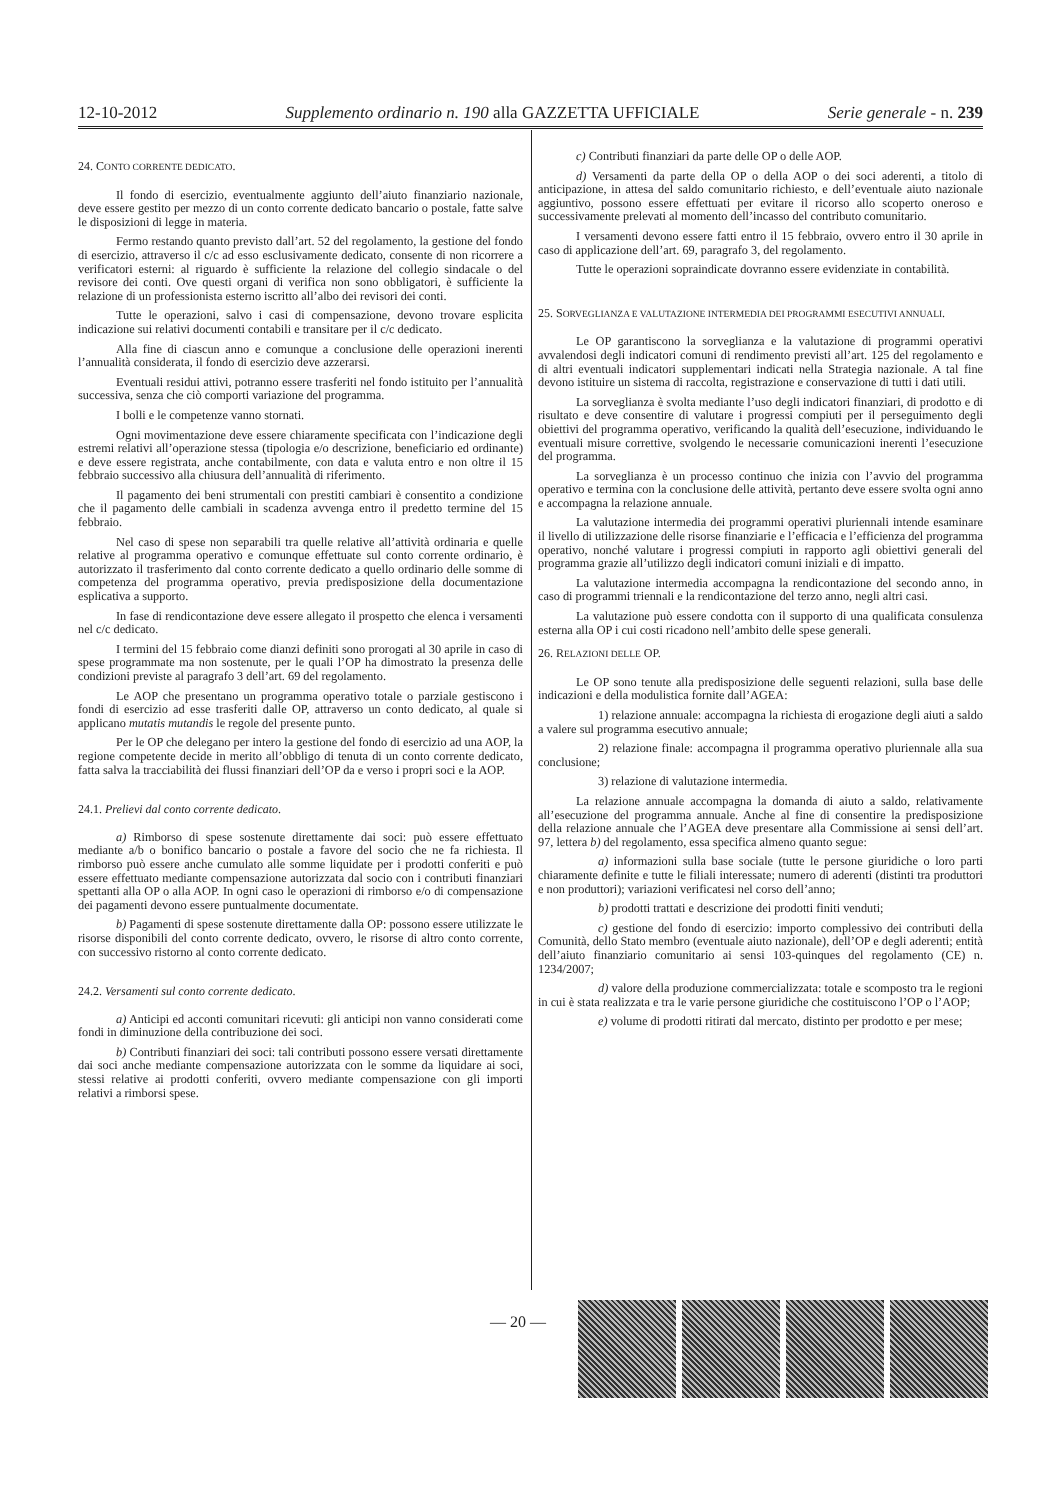12-10-2012 Supplemento ordinario n. 190 alla GAZZETTA UFFICIALE Serie generale - n. 239
24. CONTO CORRENTE DEDICATO.
Il fondo di esercizio, eventualmente aggiunto dell’aiuto finanziario nazionale, deve essere gestito per mezzo di un conto corrente dedicato bancario o postale, fatte salve le disposizioni di legge in materia.
Fermo restando quanto previsto dall’art. 52 del regolamento, la gestione del fondo di esercizio, attraverso il c/c ad esso esclusivamente dedicato, consente di non ricorrere a verificatori esterni: al riguardo è sufficiente la relazione del collegio sindacale o del revisore dei conti. Ove questi organi di verifica non sono obbligatori, è sufficiente la relazione di un professionista esterno iscritto all’albo dei revisori dei conti.
Tutte le operazioni, salvo i casi di compensazione, devono trovare esplicita indicazione sui relativi documenti contabili e transitare per il c/c dedicato.
Alla fine di ciascun anno e comunque a conclusione delle operazioni inerenti l’annualità considerata, il fondo di esercizio deve azzerarsi.
Eventuali residui attivi, potranno essere trasferiti nel fondo istituito per l’annualità successiva, senza che ciò comporti variazione del programma.
I bolli e le competenze vanno stornati.
Ogni movimentazione deve essere chiaramente specificata con l’indicazione degli estremi relativi all’operazione stessa (tipologia e/o descrizione, beneficiario ed ordinante) e deve essere registrata, anche contabilmente, con data e valuta entro e non oltre il 15 febbraio successivo alla chiusura dell’annualità di riferimento.
Il pagamento dei beni strumentali con prestiti cambiari è consentito a condizione che il pagamento delle cambiali in scadenza avvenga entro il predetto termine del 15 febbraio.
Nel caso di spese non separabili tra quelle relative all’attività ordinaria e quelle relative al programma operativo e comunque effettuate sul conto corrente ordinario, è autorizzato il trasferimento dal conto corrente dedicato a quello ordinario delle somme di competenza del programma operativo, previa predisposizione della documentazione esplicativa a supporto.
In fase di rendicontazione deve essere allegato il prospetto che elenca i versamenti nel c/c dedicato.
I termini del 15 febbraio come dianzi definiti sono prorogati al 30 aprile in caso di spese programmate ma non sostenute, per le quali l’OP ha dimostrato la presenza delle condizioni previste al paragrafo 3 dell’art. 69 del regolamento.
Le AOP che presentano un programma operativo totale o parziale gestiscono i fondi di esercizio ad esse trasferiti dalle OP, attraverso un conto dedicato, al quale si applicano mutatis mutandis le regole del presente punto.
Per le OP che delegano per intero la gestione del fondo di esercizio ad una AOP, la regione competente decide in merito all’obbligo di tenuta di un conto corrente dedicato, fatta salva la tracciabilità dei flussi finanziari dell’OP da e verso i propri soci e la AOP.
24.1. Prelievi dal conto corrente dedicato.
a) Rimborso di spese sostenute direttamente dai soci: può essere effettuato mediante a/b o bonifico bancario o postale a favore del socio che ne fa richiesta. Il rimborso può essere anche cumulato alle somme liquidate per i prodotti conferiti e può essere effettuato mediante compensazione autorizzata dal socio con i contributi finanziari spettanti alla OP o alla AOP. In ogni caso le operazioni di rimborso e/o di compensazione dei pagamenti devono essere puntualmente documentate.
b) Pagamenti di spese sostenute direttamente dalla OP: possono essere utilizzate le risorse disponibili del conto corrente dedicato, ovvero, le risorse di altro conto corrente, con successivo ristorno al conto corrente dedicato.
24.2. Versamenti sul conto corrente dedicato.
a) Anticipi ed acconti comunitari ricevuti: gli anticipi non vanno considerati come fondi in diminuzione della contribuzione dei soci.
b) Contributi finanziari dei soci: tali contributi possono essere versati direttamente dai soci anche mediante compensazione autorizzata con le somme da liquidare ai soci, stessi relative ai prodotti conferiti, ovvero mediante compensazione con gli importi relativi a rimborsi spese.
c) Contributi finanziari da parte delle OP o delle AOP.
d) Versamenti da parte della OP o della AOP o dei soci aderenti, a titolo di anticipazione, in attesa del saldo comunitario richiesto, e dell’eventuale aiuto nazionale aggiuntivo, possono essere effettuati per evitare il ricorso allo scoperto oneroso e successivamente prelevati al momento dell’incasso del contributo comunitario.
I versamenti devono essere fatti entro il 15 febbraio, ovvero entro il 30 aprile in caso di applicazione dell’art. 69, paragrafo 3, del regolamento.
Tutte le operazioni sopraindicate dovranno essere evidenziate in contabilità.
25. SORVEGLIANZA E VALUTAZIONE INTERMEDIA DEI PROGRAMMI ESECUTIVI ANNUALI.
Le OP garantiscono la sorveglianza e la valutazione di programmi operativi avvalendosi degli indicatori comuni di rendimento previsti all’art. 125 del regolamento e di altri eventuali indicatori supplementari indicati nella Strategia nazionale. A tal fine devono istituire un sistema di raccolta, registrazione e conservazione di tutti i dati utili.
La sorveglianza è svolta mediante l’uso degli indicatori finanziari, di prodotto e di risultato e deve consentire di valutare i progressi compiuti per il perseguimento degli obiettivi del programma operativo, verificando la qualità dell’esecuzione, individuando le eventuali misure correttive, svolgendo le necessarie comunicazioni inerenti l’esecuzione del programma.
La sorveglianza è un processo continuo che inizia con l’avvio del programma operativo e termina con la conclusione delle attività, pertanto deve essere svolta ogni anno e accompagna la relazione annuale.
La valutazione intermedia dei programmi operativi pluriennali intende esaminare il livello di utilizzazione delle risorse finanziarie e l’efficacia e l’efficienza del programma operativo, nonché valutare i progressi compiuti in rapporto agli obiettivi generali del programma grazie all’utilizzo degli indicatori comuni iniziali e di impatto.
La valutazione intermedia accompagna la rendicontazione del secondo anno, in caso di programmi triennali e la rendicontazione del terzo anno, negli altri casi.
La valutazione può essere condotta con il supporto di una qualificata consulenza esterna alla OP i cui costi ricadono nell’ambito delle spese generali.
26. RELAZIONI DELLE OP.
Le OP sono tenute alla predisposizione delle seguenti relazioni, sulla base delle indicazioni e della modulistica fornite dall’AGEA:
1) relazione annuale: accompagna la richiesta di erogazione degli aiuti a saldo a valere sul programma esecutivo annuale;
2) relazione finale: accompagna il programma operativo pluriennale alla sua conclusione;
3) relazione di valutazione intermedia.
La relazione annuale accompagna la domanda di aiuto a saldo, relativamente all’esecuzione del programma annuale. Anche al fine di consentire la predisposizione della relazione annuale che l’AGEA deve presentare alla Commissione ai sensi dell’art. 97, lettera b) del regolamento, essa specifica almeno quanto segue:
a) informazioni sulla base sociale (tutte le persone giuridiche o loro parti chiaramente definite e tutte le filiali interessate; numero di aderenti (distinti tra produttori e non produttori); variazioni verificatesi nel corso dell’anno;
b) prodotti trattati e descrizione dei prodotti finiti venduti;
c) gestione del fondo di esercizio: importo complessivo dei contributi della Comunità, dello Stato membro (eventuale aiuto nazionale), dell’OP e degli aderenti; entità dell’aiuto finanziario comunitario ai sensi 103-quinques del regolamento (CE) n. 1234/2007;
d) valore della produzione commercializzata: totale e scomposto tra le regioni in cui è stata realizzata e tra le varie persone giuridiche che costituiscono l’OP o l’AOP;
e) volume di prodotti ritirati dal mercato, distinto per prodotto e per mese;
— 20 —